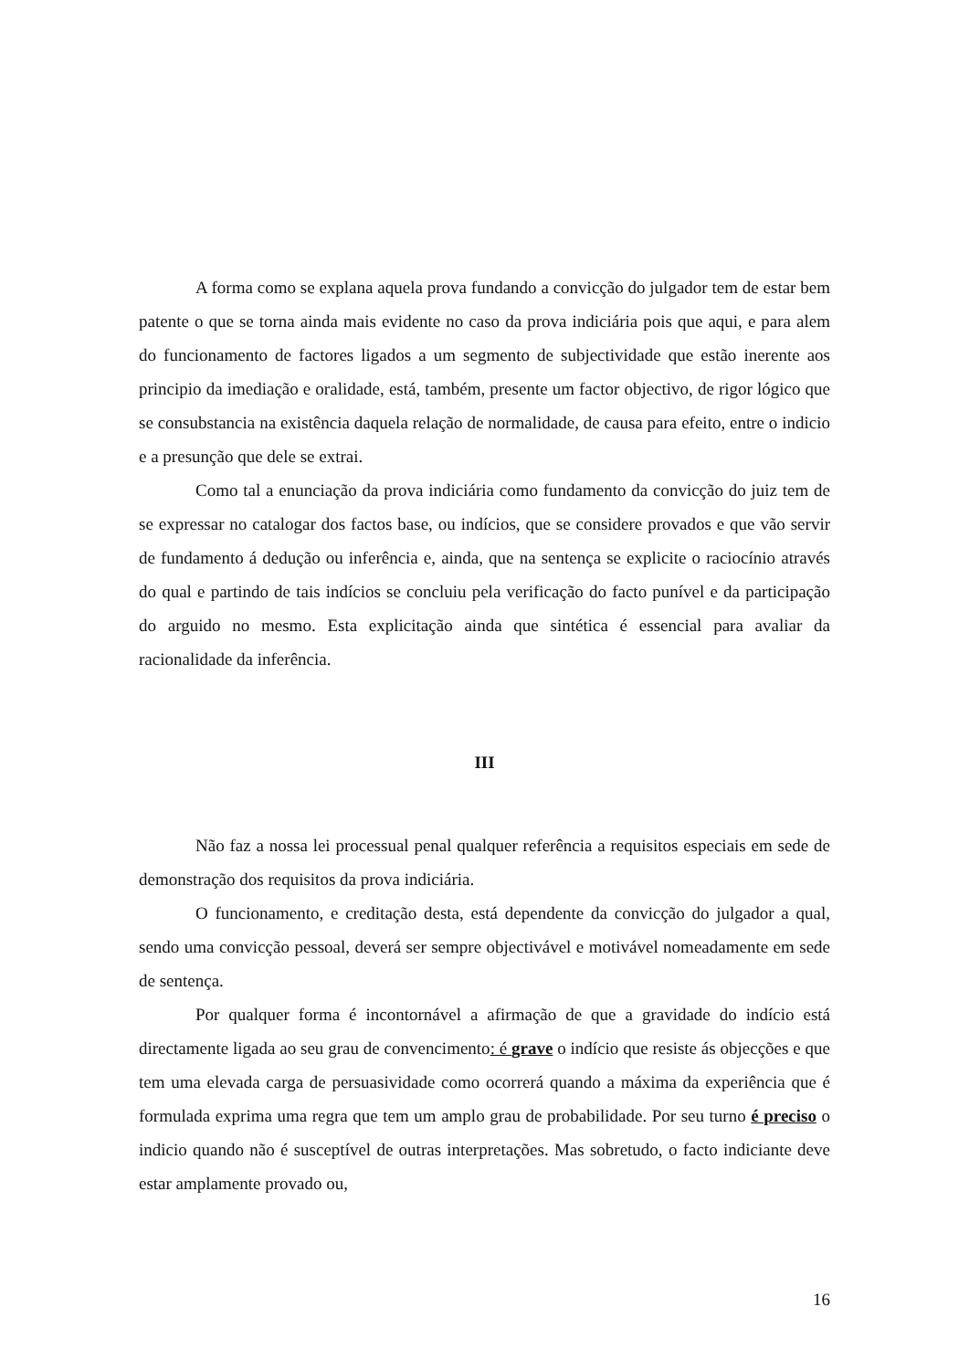A forma como se explana aquela prova fundando a convicção do julgador tem de estar bem patente o que se torna ainda mais evidente no caso da prova indiciária pois que aqui, e para alem do funcionamento de factores ligados a um segmento de subjectividade que estão inerente aos principio da imediação e oralidade, está, também, presente um factor objectivo, de rigor lógico que se consubstancia na existência daquela relação de normalidade, de causa para efeito, entre o indicio e a presunção que dele se extrai.
Como tal a enunciação da prova indiciária como fundamento da convicção do juiz tem de se expressar no catalogar dos factos base, ou indícios, que se considere provados e que vão servir de fundamento á dedução ou inferência e, ainda, que na sentença se explicite o raciocínio através do qual e partindo de tais indícios se concluiu pela verificação do facto punível e da participação do arguido no mesmo. Esta explicitação ainda que sintética é essencial para avaliar da racionalidade da inferência.
III
Não faz a nossa lei processual penal qualquer referência a requisitos especiais em sede de demonstração dos requisitos da prova indiciária.
O funcionamento, e creditação desta, está dependente da convicção do julgador a qual, sendo uma convicção pessoal, deverá ser sempre objectivável e motivável nomeadamente em sede de sentença.
Por qualquer forma é incontornável a afirmação de que a gravidade do indício está directamente ligada ao seu grau de convencimento: é grave o indício que resiste ás objecções e que tem uma elevada carga de persuasividade como ocorrerá quando a máxima da experiência que é formulada exprima uma regra que tem um amplo grau de probabilidade. Por seu turno é preciso o indicio quando não é susceptível de outras interpretações. Mas sobretudo, o facto indiciante deve estar amplamente provado ou,
16